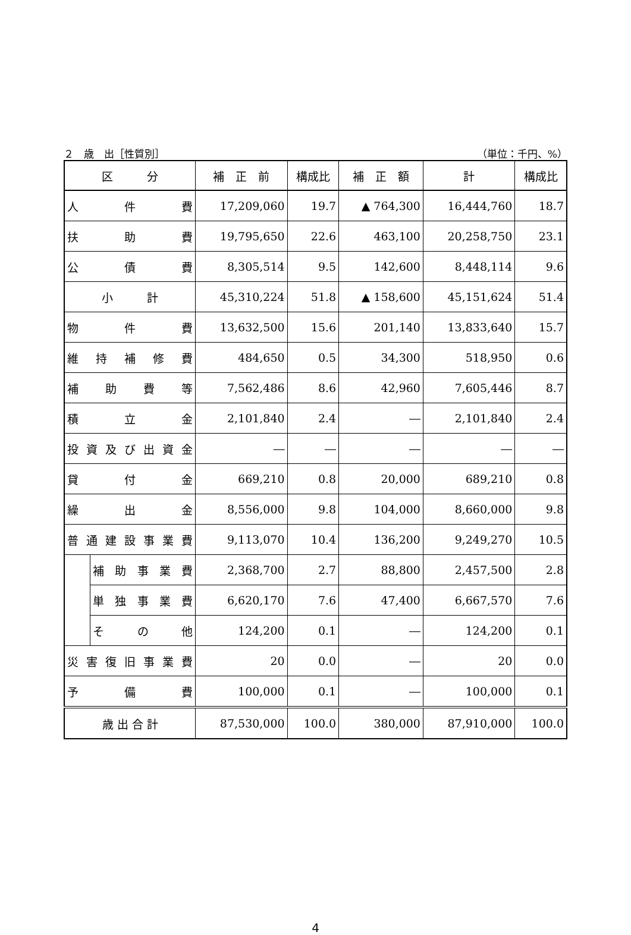２　歳　出［性質別］ （単位：千円、%）
| 区 分 | | 補 正 前 | 構成比 | 補 正 額 | 計 | 構成比 |
| --- | --- | --- | --- | --- | --- | --- |
| 人 件 費 | | 17,209,060 | 19.7 | ▲ 764,300 | 16,444,760 | 18.7 |
| 扶 助 費 | | 19,795,650 | 22.6 | 463,100 | 20,258,750 | 23.1 |
| 公 債 費 | | 8,305,514 | 9.5 | 142,600 | 8,448,114 | 9.6 |
| 小 計 | | 45,310,224 | 51.8 | ▲ 158,600 | 45,151,624 | 51.4 |
| 物 件 費 | | 13,632,500 | 15.6 | 201,140 | 13,833,640 | 15.7 |
| 維 持 補 修 費 | | 484,650 | 0.5 | 34,300 | 518,950 | 0.6 |
| 補 助 費 等 | | 7,562,486 | 8.6 | 42,960 | 7,605,446 | 8.7 |
| 積 立 金 | | 2,101,840 | 2.4 | ― | 2,101,840 | 2.4 |
| 投 資 及 び 出 資 金 | | ― | ― | ― | ― | ― |
| 貸 付 金 | | 669,210 | 0.8 | 20,000 | 689,210 | 0.8 |
| 繰 出 金 | | 8,556,000 | 9.8 | 104,000 | 8,660,000 | 9.8 |
| 普 通 建 設 事 業 費 | | 9,113,070 | 10.4 | 136,200 | 9,249,270 | 10.5 |
| | 補 助 事 業 費 | 2,368,700 | 2.7 | 88,800 | 2,457,500 | 2.8 |
| | 単 独 事 業 費 | 6,620,170 | 7.6 | 47,400 | 6,667,570 | 7.6 |
| | そ の 他 | 124,200 | 0.1 | ― | 124,200 | 0.1 |
| 災 害 復 旧 事 業 費 | | 20 | 0.0 | ― | 20 | 0.0 |
| 予 備 費 | | 100,000 | 0.1 | ― | 100,000 | 0.1 |
| 歳 出 合 計 | | 87,530,000 | 100.0 | 380,000 | 87,910,000 | 100.0 |
4